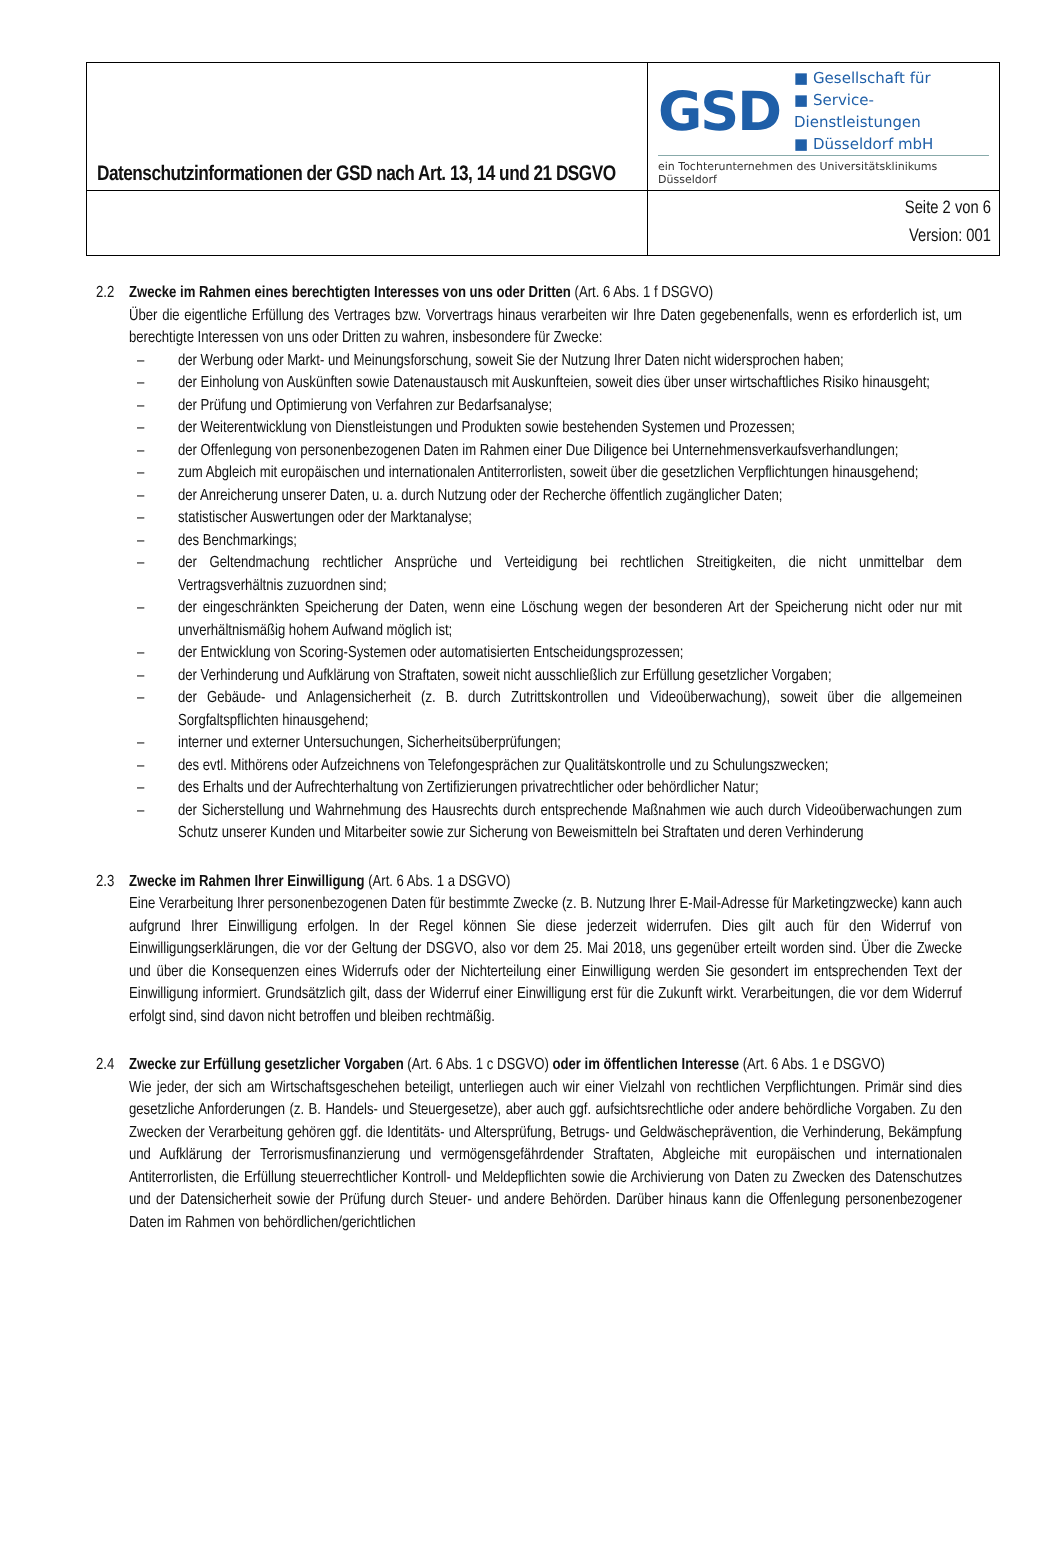| Datenschutzinformationen der GSD nach Art. 13, 14 und 21 DSGVO | GSD ■ Gesellschaft für ■ Service-Dienstleistungen ■ Düsseldorf mbH ein Tochterunternehmen des Universitätsklinikums Düsseldorf |
| | Seite 2 von 6 Version: 001 |
2.2 Zwecke im Rahmen eines berechtigten Interesses von uns oder Dritten (Art. 6 Abs. 1 f DSGVO)
Über die eigentliche Erfüllung des Vertrages bzw. Vorvertrags hinaus verarbeiten wir Ihre Daten gegebenenfalls, wenn es erforderlich ist, um berechtigte Interessen von uns oder Dritten zu wahren, insbesondere für Zwecke:
– der Werbung oder Markt- und Meinungsforschung, soweit Sie der Nutzung Ihrer Daten nicht widersprochen haben;
– der Einholung von Auskünften sowie Datenaustausch mit Auskunfteien, soweit dies über unser wirtschaftliches Risiko hinausgeht;
– der Prüfung und Optimierung von Verfahren zur Bedarfsanalyse;
– der Weiterentwicklung von Dienstleistungen und Produkten sowie bestehenden Systemen und Prozessen;
– der Offenlegung von personenbezogenen Daten im Rahmen einer Due Diligence bei Unternehmensverkaufsverhandlungen;
– zum Abgleich mit europäischen und internationalen Antiterrorlisten, soweit über die gesetzlichen Verpflichtungen hinausgehend;
– der Anreicherung unserer Daten, u. a. durch Nutzung oder der Recherche öffentlich zugänglicher Daten;
– statistischer Auswertungen oder der Marktanalyse;
– des Benchmarkings;
– der Geltendmachung rechtlicher Ansprüche und Verteidigung bei rechtlichen Streitigkeiten, die nicht unmittelbar dem Vertragsverhältnis zuzuordnen sind;
– der eingeschränkten Speicherung der Daten, wenn eine Löschung wegen der besonderen Art der Speicherung nicht oder nur mit unverhältnismäßig hohem Aufwand möglich ist;
– der Entwicklung von Scoring-Systemen oder automatisierten Entscheidungsprozessen;
– der Verhinderung und Aufklärung von Straftaten, soweit nicht ausschließlich zur Erfüllung gesetzlicher Vorgaben;
– der Gebäude- und Anlagensicherheit (z. B. durch Zutrittskontrollen und Videoüberwachung), soweit über die allgemeinen Sorgfaltspflichten hinausgehend;
– interner und externer Untersuchungen, Sicherheitsüberprüfungen;
– des evtl. Mithörens oder Aufzeichnens von Telefongesprächen zur Qualitätskontrolle und zu Schulungszwecken;
– des Erhalts und der Aufrechterhaltung von Zertifizierungen privatrechtlicher oder behördlicher Natur;
– der Sicherstellung und Wahrnehmung des Hausrechts durch entsprechende Maßnahmen wie auch durch Videoüberwachungen zum Schutz unserer Kunden und Mitarbeiter sowie zur Sicherung von Beweismitteln bei Straftaten und deren Verhinderung
2.3 Zwecke im Rahmen Ihrer Einwilligung (Art. 6 Abs. 1 a DSGVO)
Eine Verarbeitung Ihrer personenbezogenen Daten für bestimmte Zwecke (z. B. Nutzung Ihrer E-Mail-Adresse für Marketingzwecke) kann auch aufgrund Ihrer Einwilligung erfolgen. In der Regel können Sie diese jederzeit widerrufen. Dies gilt auch für den Widerruf von Einwilligungserklärungen, die vor der Geltung der DSGVO, also vor dem 25. Mai 2018, uns gegenüber erteilt worden sind. Über die Zwecke und über die Konsequenzen eines Widerrufs oder der Nichterteilung einer Einwilligung werden Sie gesondert im entsprechenden Text der Einwilligung informiert. Grundsätzlich gilt, dass der Widerruf einer Einwilligung erst für die Zukunft wirkt. Verarbeitungen, die vor dem Widerruf erfolgt sind, sind davon nicht betroffen und bleiben rechtmäßig.
2.4 Zwecke zur Erfüllung gesetzlicher Vorgaben (Art. 6 Abs. 1 c DSGVO) oder im öffentlichen Interesse (Art. 6 Abs. 1 e DSGVO)
Wie jeder, der sich am Wirtschaftsgeschehen beteiligt, unterliegen auch wir einer Vielzahl von rechtlichen Verpflichtungen. Primär sind dies gesetzliche Anforderungen (z. B. Handels- und Steuergesetze), aber auch ggf. aufsichtsrechtliche oder andere behördliche Vorgaben. Zu den Zwecken der Verarbeitung gehören ggf. die Identitäts- und Altersprüfung, Betrugs- und Geldwäscheprävention, die Verhinderung, Bekämpfung und Aufklärung der Terrorismusfinanzierung und vermögensgefährdender Straftaten, Abgleiche mit europäischen und internationalen Antiterrorlisten, die Erfüllung steuerrechtlicher Kontroll- und Meldepflichten sowie die Archivierung von Daten zu Zwecken des Datenschutzes und der Datensicherheit sowie der Prüfung durch Steuer- und andere Behörden. Darüber hinaus kann die Offenlegung personenbezogener Daten im Rahmen von behördlichen/gerichtlichen